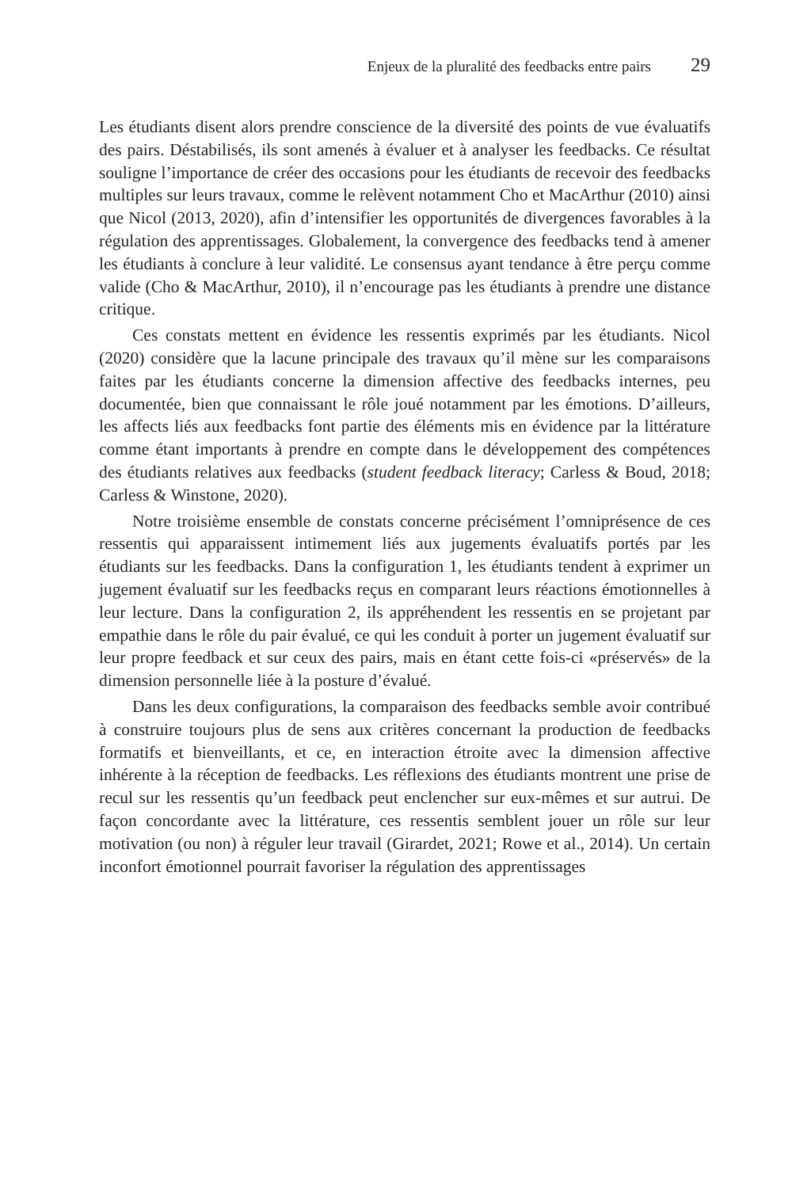Enjeux de la pluralité des feedbacks entre pairs 29
Les étudiants disent alors prendre conscience de la diversité des points de vue évaluatifs des pairs. Déstabilisés, ils sont amenés à évaluer et à analyser les feedbacks. Ce résultat souligne l’importance de créer des occasions pour les étudiants de recevoir des feedbacks multiples sur leurs travaux, comme le relèvent notamment Cho et MacArthur (2010) ainsi que Nicol (2013, 2020), afin d’intensifier les opportunités de divergences favorables à la régulation des apprentissages. Globalement, la convergence des feedbacks tend à amener les étudiants à conclure à leur validité. Le consensus ayant tendance à être perçu comme valide (Cho & MacArthur, 2010), il n’encourage pas les étudiants à prendre une distance critique.
Ces constats mettent en évidence les ressentis exprimés par les étudiants. Nicol (2020) considère que la lacune principale des travaux qu’il mène sur les comparaisons faites par les étudiants concerne la dimension affective des feedbacks internes, peu documentée, bien que connaissant le rôle joué notamment par les émotions. D’ailleurs, les affects liés aux feedbacks font partie des éléments mis en évidence par la littérature comme étant importants à prendre en compte dans le développement des compétences des étudiants relatives aux feedbacks (student feedback literacy; Carless & Boud, 2018; Carless & Winstone, 2020).
Notre troisième ensemble de constats concerne précisément l’omniprésence de ces ressentis qui apparaissent intimement liés aux jugements évaluatifs portés par les étudiants sur les feedbacks. Dans la configuration 1, les étudiants tendent à exprimer un jugement évaluatif sur les feedbacks reçus en comparant leurs réactions émotionnelles à leur lecture. Dans la configuration 2, ils appréhendent les ressentis en se projetant par empathie dans le rôle du pair évalué, ce qui les conduit à porter un jugement évaluatif sur leur propre feedback et sur ceux des pairs, mais en étant cette fois-ci «préservés» de la dimension personnelle liée à la posture d’évalué.
Dans les deux configurations, la comparaison des feedbacks semble avoir contribué à construire toujours plus de sens aux critères concernant la production de feedbacks formatifs et bienveillants, et ce, en interaction étroite avec la dimension affective inhérente à la réception de feedbacks. Les réflexions des étudiants montrent une prise de recul sur les ressentis qu’un feedback peut enclencher sur eux-mêmes et sur autrui. De façon concordante avec la littérature, ces ressentis semblent jouer un rôle sur leur motivation (ou non) à réguler leur travail (Girardet, 2021; Rowe et al., 2014). Un certain inconfort émotionnel pourrait favoriser la régulation des apprentissages